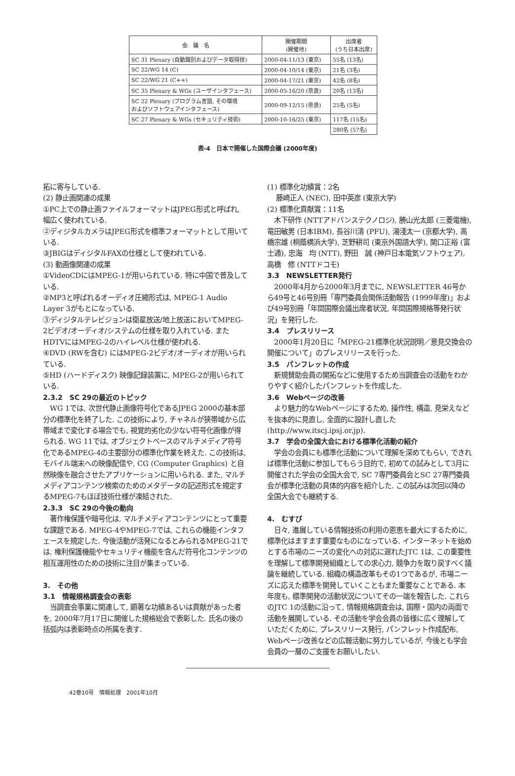| 会 議 名 | 開催期間 (開催地) | 出席者 (うち日本出席) |
| --- | --- | --- |
| SC 31 Plenary (自動識別およびデータ取得技) | 2000-04-11/13 (東京) | 55名 (13名) |
| SC 22/WG 14 (C) | 2000-04-10/14 (東京) | 21名 (3名) |
| SC 22/WG 21 (C++) | 2000-04-17/21 (東京) | 42名 (8名) |
| SC 35 Plenary & WGs (ユーザインタフェース) | 2000-05-16/20 (奈良) | 20名 (13名) |
| SC 22 Plenary (プログラム言語, その環境 およびソフトウェアインタフェース) | 2000-09-12/15 (奈良) | 25名 (5名) |
| SC 27 Plenary & WGs (セキュリティ技術) | 2000-10-16/25 (東京) | 117名 (15名) |
| | | 280名 (57名) |
表-4　日本で開催した国際会議 (2000年度)
拓に寄与している.
(2) 静止画関連の成果
①PC上での静止画ファイルフォーマットはJPEG形式と呼ばれ, 幅広く使われている.
②ディジタルカメラはJPEG形式を標準フォーマットとして用いている.
③JBIGはディジタルFAXの仕様として使われている.
(3) 動画像関連の成果
①VideoCDにはMPEG-1が用いられている. 特に中国で普及している.
②MP3と呼ばれるオーディオ圧縮形式は, MPEG-1 Audio Layer 3がもとになっている.
③ディジタルテレビジョンは衛星放送/地上放送においてMPEG-2ビデオ/オーディオ/システムの仕様を取り入れている. またHDTVにはMPEG-2のハイレベル仕様が使われる.
④DVD (RWを含む) にはMPEG-2ビデオ/オーディオが用いられている.
⑤HD (ハードディスク) 映像記録装置に, MPEG-2が用いられている.
2.3.2　SC 29の最近のトピック
　WG 1では, 次世代静止画像符号化であるJPEG 2000の基本部分の標準化を終了した. この技術により, チャネルが狭帯域から広帯域まで変化する場合でも, 視覚的劣化の少ない符号化画像が得られる. WG 11では, オブジェクトベースのマルチメディア符号化であるMPEG-4の主要部分の標準化作業を終えた. この技術は, モバイル端末への映像配信や, CG (Computer Graphics) と自然映像を融合させたアプリケーションに用いられる. また, マルチメディアコンテンツ検索のためのメタデータの記述形式を規定するMPEG-7もほぼ技術仕様が凍結された.
2.3.3　SC 29の今後の動向
　著作権保護や暗号化は, マルチメディアコンテンツにとって重要な課題である. MPEG-4やMPEG-7では, これらの機能インタフェースを規定した. 今後活動が活発になるとみられるMPEG-21では, 権利保護機能やセキュリティ機能を含んだ符号化コンテンツの相互運用性のための技術に注目が集まっている.
3.　その他
3.1　情報規格調査会の表彰
　当調査会事業に関連して, 顕著な功績あるいは貢献があった者を, 2000年7月17日に開催した規格総会で表彰した. 氏名の後の括弧内は表彰時点の所属を表す.
(1) 標準化功績賞：2名
藤崎正人 (NEC), 田中英彦 (東京大学)
(2) 標準化貢献賞：11名
　木下研作 (NTTアドバンステクノロジ), 勝山光太郎 (三菱電機), 竜田敏男 (日本IBM), 長谷川清 (PFU), 湯淺太一 (京都大学), 高橋宗雄 (桐蔭横浜大学), 芝野耕司 (東京外国語大学), 関口正裕 (富士通), 忠海　均 (NTT), 野田　誠 (神戸日本電気ソフトウェア), 高橋　修 (NTTドコモ)
3.3　NEWSLETTER発行
　2000年4月から2000年3月までに, NEWSLETTER 46号から49号と46号別冊「専門委員会関係活動報告 (1999年度)」および49号別冊「年間国際会議出席者状況, 年間国際規格等発行状況」を発行した.
3.4　プレスリリース
　2000年1月20日に「MPEG-21標準化状況説明／意見交換会の開催について」のプレスリリースを行った.
3.5　パンフレットの作成
　新規賛助会員の開拓などに使用するため当調査会の活動をわかりやすく紹介したパンフレットを作成した.
3.6　Webページの改善
　より魅力的なWebページにするため, 操作性, 構造, 見栄えなどを抜本的に見直し, 全面的に設計し直した (http://www.itscj.ipsj.or.jp).
3.7　学会の全国大会における標準化活動の紹介
　学会の会員にも標準化活動について理解を深めてもらい, できれば標準化活動に参加してもらう目的で, 初めての試みとして3月に開催された学会の全国大会で, SC 7専門委員会とSC 27専門委員会が標準化活動の具体的内容を紹介した. この試みは次回以降の全国大会でも継続する.
4.　むすび
　日々, 進展している情報技術の利用の恩恵を最大にするために, 標準化はますます重要なものになっている. インターネットを始めとする市場のニーズの変化への対応に遅れたJTC 1は, この重要性を理解して標準開発組織としての求心力, 競争力を取り戻すべく議論を継続している. 組織の構造改革もその1つであるが, 市場ニーズに応えた標準を開発していくこともまた重要なことである. 本年度も, 標準開発の活動状況についてその一端を報告した. これらのJTC 1の活動に沿って, 情報規格調査会は, 国際・国内の両面で活動を展開している. その活動を学会会員の皆様に広く理解していただくために, プレスリリース発行, パンフレット作成配布, Webページ改善などの広報活動に努力しているが, 今後とも学会会員の一層のご支援をお願いしたい.
42巻10号　情報処理　2001年10月